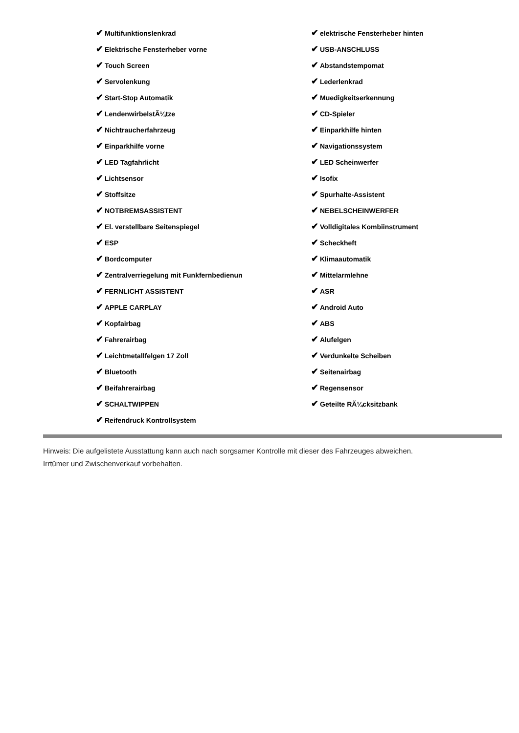✔ Multifunktionslenkrad
✔ Elektrische Fensterheber vorne
✔ Touch Screen
✔ Servolenkung
✔ Start-Stop Automatik
✔ LendenwirbelstÃ¼tze
✔ Nichtraucherfahrzeug
✔ Einparkhilfe vorne
✔ LED Tagfahrlicht
✔ Lichtsensor
✔ Stoffsitze
✔ NOTBREMSASSISTENT
✔ El. verstellbare Seitenspiegel
✔ ESP
✔ Bordcomputer
✔ Zentralverriegelung mit Funkfernbedienun
✔ FERNLICHT ASSISTENT
✔ APPLE CARPLAY
✔ Kopfairbag
✔ Fahrerairbag
✔ Leichtmetallfelgen 17 Zoll
✔ Bluetooth
✔ Beifahrerairbag
✔ SCHALTWIPPEN
✔ Reifendruck Kontrollsystem
✔ elektrische Fensterheber hinten
✔ USB-ANSCHLUSS
✔ Abstandstempomat
✔ Lederlenkrad
✔ Muedigkeitserkennung
✔ CD-Spieler
✔ Einparkhilfe hinten
✔ Navigationssystem
✔ LED Scheinwerfer
✔ Isofix
✔ Spurhalte-Assistent
✔ NEBELSCHEINWERFER
✔ Volldigitales Kombiinstrument
✔ Scheckheft
✔ Klimaautomatik
✔ Mittelarmlehne
✔ ASR
✔ Android Auto
✔ ABS
✔ Alufelgen
✔ Verdunkelte Scheiben
✔ Seitenairbag
✔ Regensensor
✔ Geteilte RÃ¼cksitzbank
Hinweis: Die aufgelistete Ausstattung kann auch nach sorgsamer Kontrolle mit dieser des Fahrzeuges abweichen. Irrtümer und Zwischenverkauf vorbehalten.